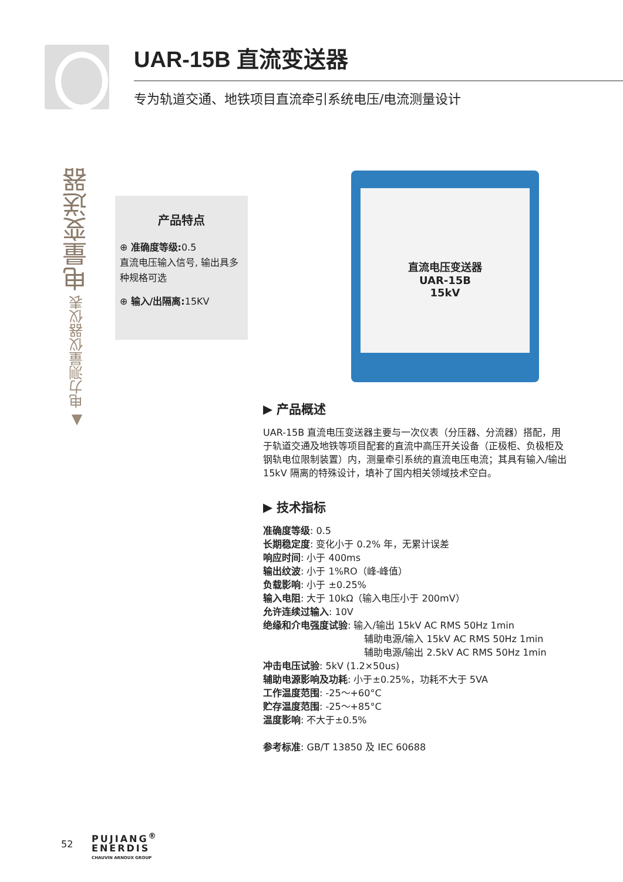UAR-15B 直流变送器
专为轨道交通、地铁项目直流牵引系统电压/电流测量设计
▲ 电力测量仪器仪表 电量变送器
产品特点
⊕ 准确度等级: 0.5
直流电压输入信号, 输出具多种规格可选
⊕ 输入/出隔离: 15KV
直流电压变送器
UAR-15B
15kV
▶ 产品概述
UAR-15B 直流电压变送器主要与一次仪表（分压器、分流器）搭配，用于轨道交通及地铁等项目配套的直流中高压开关设备（正极柜、负极柜及钢轨电位限制装置）内，测量牵引系统的直流电压电流；其具有输入/输出 15kV 隔离的特殊设计，填补了国内相关领域技术空白。
▶ 技术指标
准确度等级: 0.5
长期稳定度: 变化小于 0.2% 年，无累计误差
响应时间: 小于 400ms
输出纹波: 小于 1%RO（峰-峰值）
负载影响: 小于 ±0.25%
输入电阻: 大于 10kΩ（输入电压小于 200mV）
允许连续过输入: 10V
绝缘和介电强度试验: 输入/输出 15kV AC RMS 50Hz 1min
辅助电源/输入 15kV AC RMS 50Hz 1min
辅助电源/输出 2.5kV AC RMS 50Hz 1min
冲击电压试验: 5kV (1.2×50us)
辅助电源影响及功耗: 小于±0.25%，功耗不大于 5VA
工作温度范围: -25～+60°C
贮存温度范围: -25～+85°C
温度影响: 不大于±0.5%
参考标准: GB/T 13850 及 IEC 60688
52
PUJIANG<sup>®</sup>
ENERDIS
CHAUVIN ARNOUX GROUP